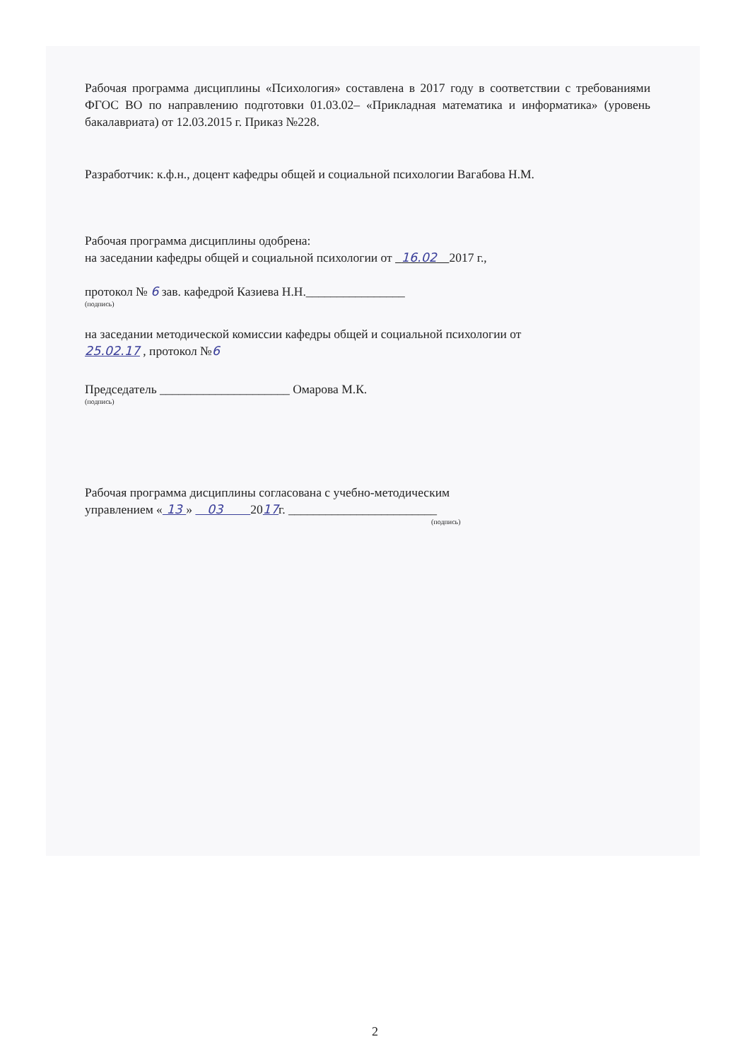Рабочая программа дисциплины «Психология» составлена в 2017 году в соответствии с требованиями ФГОС ВО по направлению подготовки 01.03.02– «Прикладная математика и информатика» (уровень бакалавриата) от 12.03.2015 г. Приказ №228.
Разработчик: к.ф.н., доцент кафедры общей и социальной психологии Вагабова Н.М.
Рабочая программа дисциплины одобрена:
на заседании кафедры общей и социальной психологии от 16.02 2017 г.,
протокол № 6 зав. кафедрой Казиева Н.Н.________________
(подпись)
на заседании методической комиссии кафедры общей и социальной психологии от
25.02.17 , протокол №6
Председатель _____________________ Омарова М.К.
(подпись)
Рабочая программа дисциплины согласована с учебно-методическим
управлением « 13 » 03 2017г. ________________________
(подпись)
2